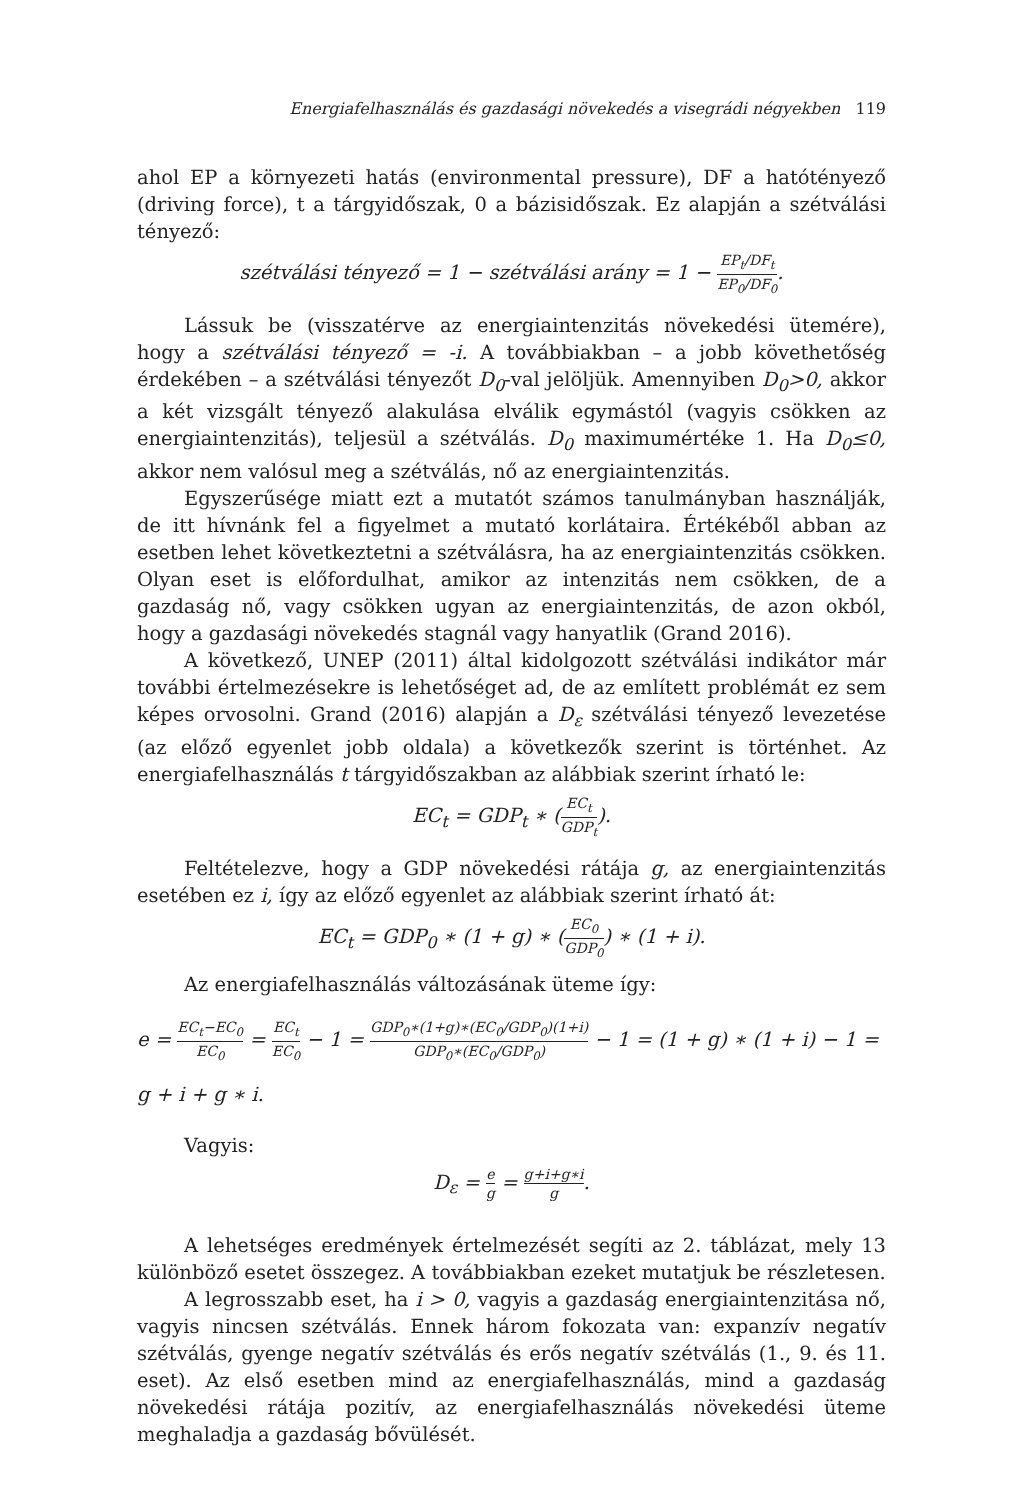Energiafelhasználás és gazdasági növekedés a visegrádi négyekben 119
ahol EP a környezeti hatás (environmental pressure), DF a hatótényező (driving force), t a tárgyidőszak, 0 a bázisidőszak. Ez alapján a szétválási tényező:
szétválási tényező = 1 − szétválási arány = 1 − EP<sub>t</sub>/DF<sub>t</sub> EP<sub>0</sub>/DF<sub>0</sub>.
Lássuk be (visszatérve az energiaintenzitás növekedési ütemére), hogy a szétválási tényező = -i. A továbbiakban – a jobb követhetőség érdekében – a szétválási tényezőt D<sub>0</sub>-val jelöljük. Amennyiben D<sub>0</sub>>0, akkor a két vizsgált tényező alakulása elválik egymástól (vagyis csökken az energiaintenzitás), teljesül a szétválás. D<sub>0</sub> maximumértéke 1. Ha D<sub>0</sub>≤0, akkor nem valósul meg a szétválás, nő az energiaintenzitás.
Egyszerűsége miatt ezt a mutatót számos tanulmányban használják, de itt hívnánk fel a figyelmet a mutató korlátaira. Értékéből abban az esetben lehet következtetni a szétválásra, ha az energiaintenzitás csökken. Olyan eset is előfordulhat, amikor az intenzitás nem csökken, de a gazdaság nő, vagy csökken ugyan az energiaintenzitás, de azon okból, hogy a gazdasági növekedés stagnál vagy hanyatlik (Grand 2016).
A következő, UNEP (2011) által kidolgozott szétválási indikátor már további értelmezésekre is lehetőséget ad, de az említett problémát ez sem képes orvosolni. Grand (2016) alapján a D<sub>ε</sub> szétválási tényező levezetése (az előző egyenlet jobb oldala) a következők szerint is történhet. Az energiafelhasználás t tárgyidőszakban az alábbiak szerint írható le:
EC<sub>t</sub> = GDP<sub>t</sub> ∗ (EC<sub>t</sub> GDP<sub>t</sub>).
Feltételezve, hogy a GDP növekedési rátája g, az energiaintenzitás esetében ez i, így az előző egyenlet az alábbiak szerint írható át:
EC<sub>t</sub> = GDP<sub>0</sub> ∗ (1 + g) ∗ (EC<sub>0</sub> GDP<sub>0</sub>) ∗ (1 + i).
Az energiafelhasználás változásának üteme így:
e = EC<sub>t</sub>−EC<sub>0</sub> EC<sub>0</sub> = EC<sub>t</sub> EC<sub>0</sub> − 1 = GDP<sub>0</sub>∗(1+g)∗(EC<sub>0</sub>/GDP<sub>0</sub>)(1+i) GDP<sub>0</sub>∗(EC<sub>0</sub>/GDP<sub>0</sub>) − 1 = (1 + g) ∗ (1 + i) − 1 =
g + i + g ∗ i.
Vagyis:
D<sub>ε</sub> = e g = g+i+g∗i g.
A lehetséges eredmények értelmezését segíti az 2. táblázat, mely 13 különböző esetet összegez. A továbbiakban ezeket mutatjuk be részletesen.
A legrosszabb eset, ha i > 0, vagyis a gazdaság energiaintenzitása nő, vagyis nincsen szétválás. Ennek három fokozata van: expanzív negatív szétválás, gyenge negatív szétválás és erős negatív szétválás (1., 9. és 11. eset). Az első esetben mind az energiafelhasználás, mind a gazdaság növekedési rátája pozitív, az energiafelhasználás növekedési üteme meghaladja a gazdaság bővülését.